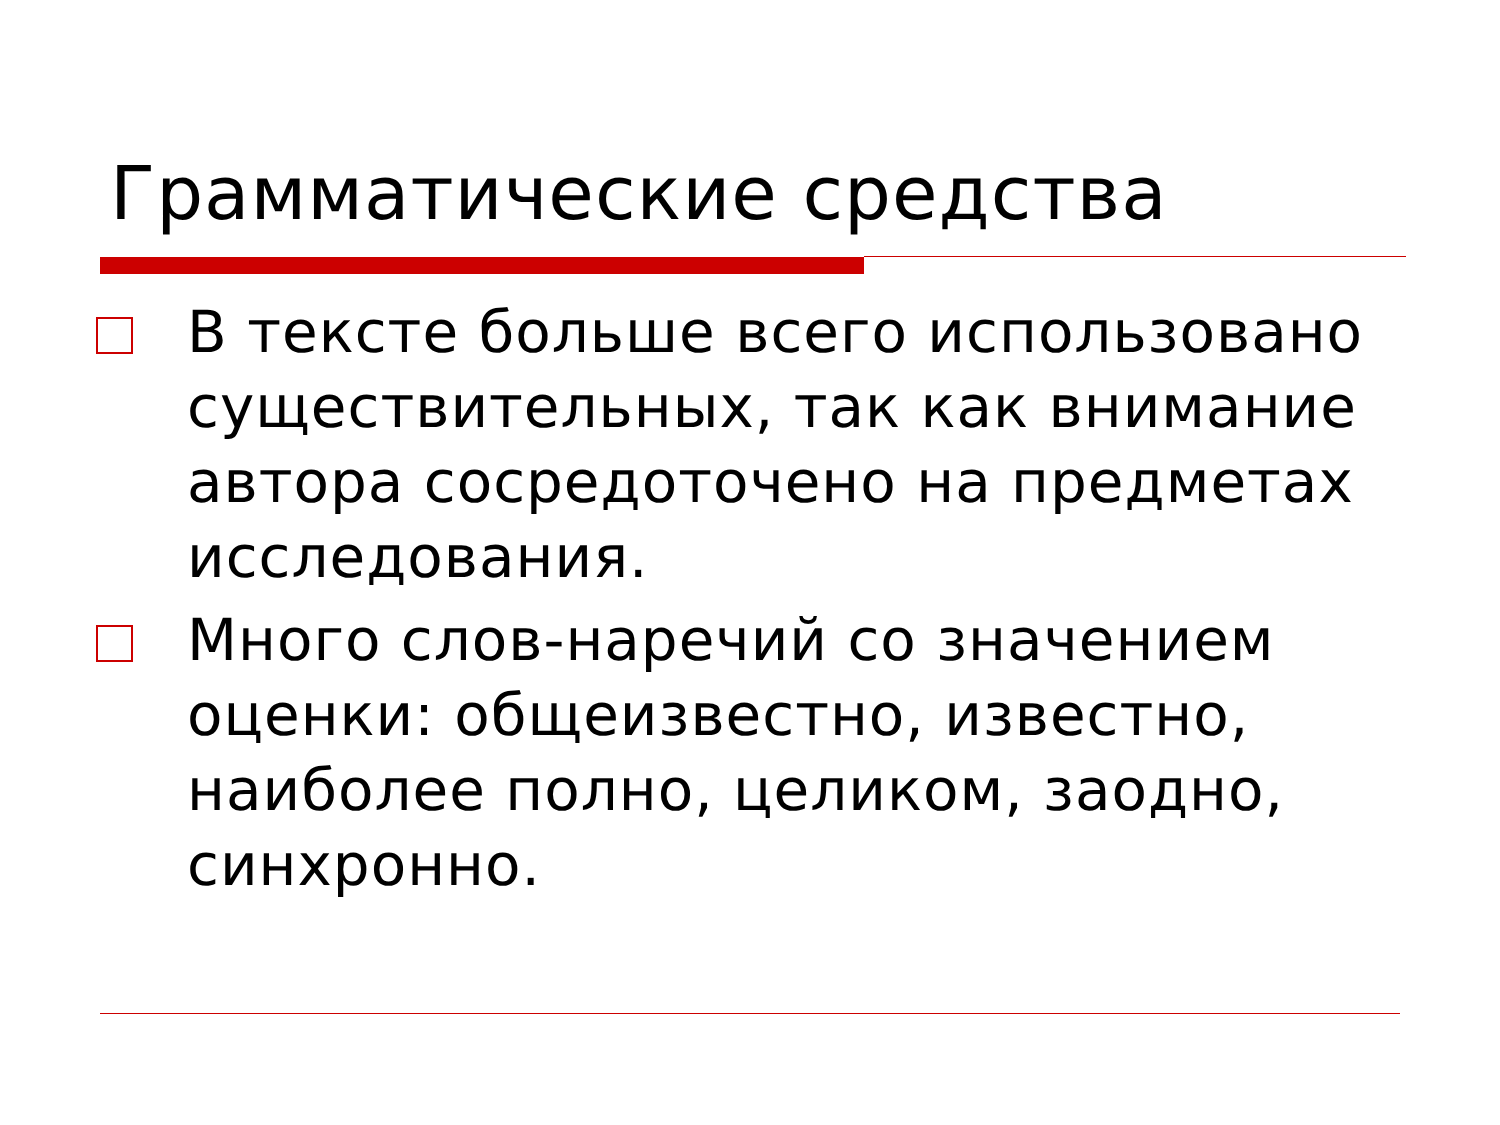Грамматические средства
В тексте больше всего использовано существительных, так как внимание автора сосредоточено на предметах исследования.
Много слов-наречий со значением оценки: общеизвестно, известно, наиболее полно, целиком, заодно, синхронно.